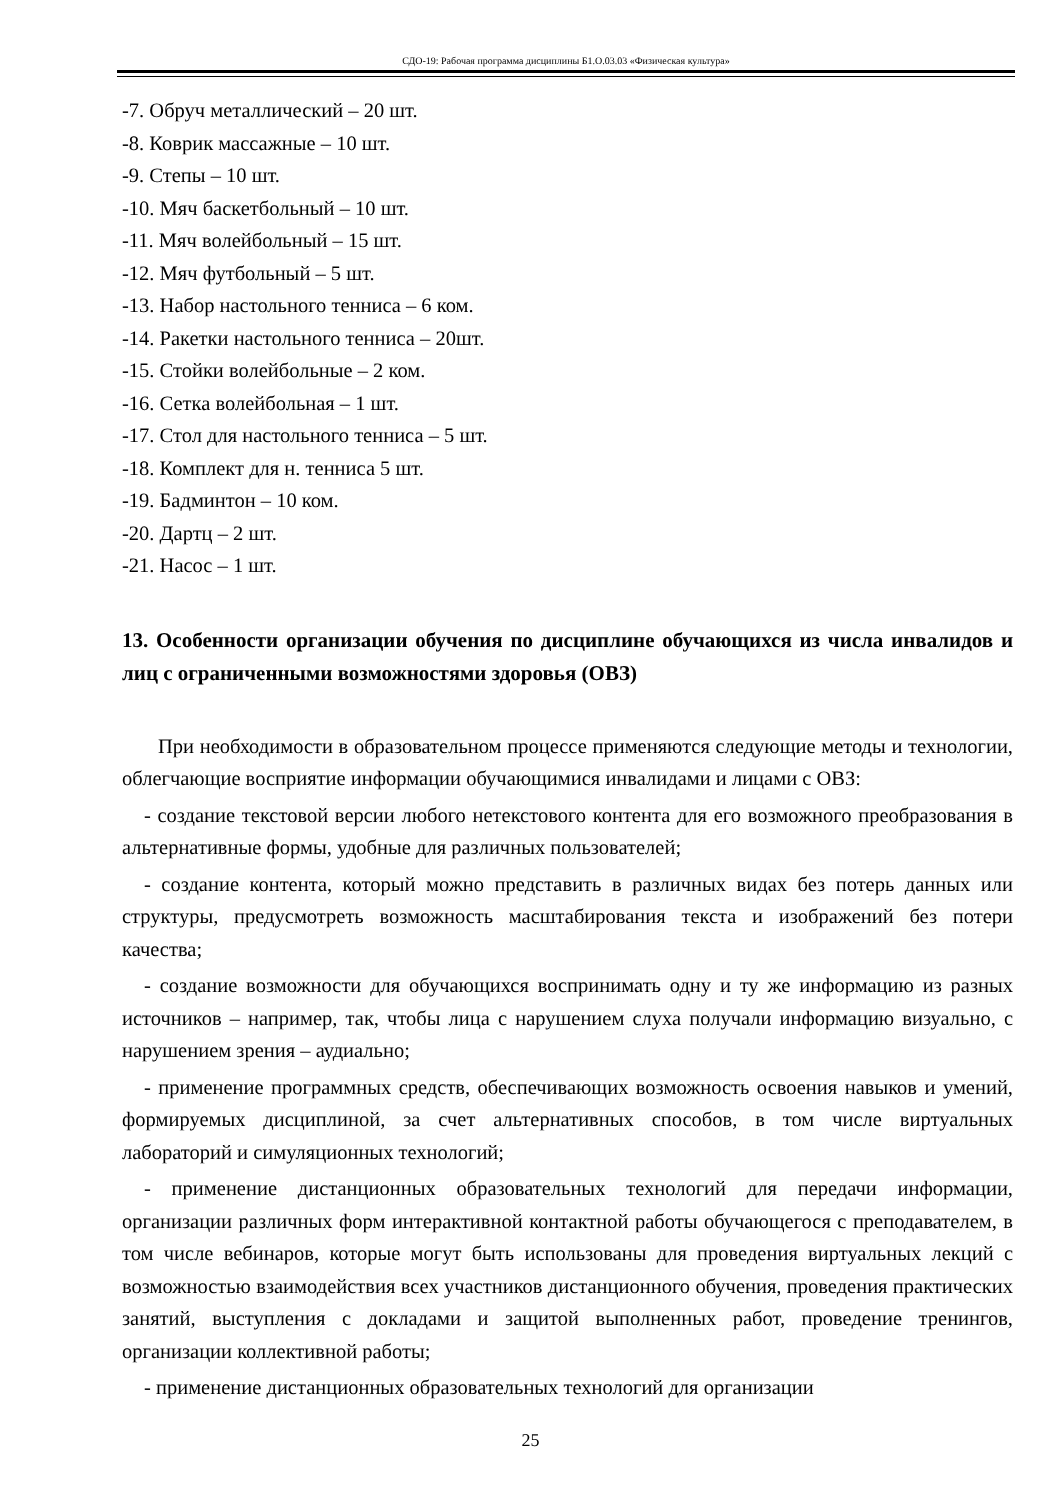СДО-19: Рабочая программа дисциплины Б1.О.03.03 «Физическая культура»
-7. Обруч металлический – 20 шт.
-8. Коврик массажные – 10 шт.
-9. Степы – 10 шт.
-10. Мяч баскетбольный – 10 шт.
-11. Мяч волейбольный – 15 шт.
-12. Мяч футбольный – 5 шт.
-13. Набор настольного тенниса – 6 ком.
-14. Ракетки настольного тенниса – 20шт.
-15. Стойки волейбольные – 2 ком.
-16. Сетка волейбольная – 1 шт.
-17. Стол для настольного тенниса – 5 шт.
-18. Комплект для н. тенниса 5 шт.
-19. Бадминтон – 10 ком.
-20. Дартц – 2 шт.
-21. Насос – 1 шт.
13. Особенности организации обучения по дисциплине обучающихся из числа инвалидов и лиц с ограниченными возможностями здоровья (ОВЗ)
При необходимости в образовательном процессе применяются следующие методы и технологии, облегчающие восприятие информации обучающимися инвалидами и лицами с ОВЗ:
- создание текстовой версии любого нетекстового контента для его возможного преобразования в альтернативные формы, удобные для различных пользователей;
- создание контента, который можно представить в различных видах без потерь данных или структуры, предусмотреть возможность масштабирования текста и изображений без потери качества;
- создание возможности для обучающихся воспринимать одну и ту же информацию из разных источников – например, так, чтобы лица с нарушением слуха получали информацию визуально, с нарушением зрения – аудиально;
- применение программных средств, обеспечивающих возможность освоения навыков и умений, формируемых дисциплиной, за счет альтернативных способов, в том числе виртуальных лабораторий и симуляционных технологий;
- применение дистанционных образовательных технологий для передачи информации, организации различных форм интерактивной контактной работы обучающегося с преподавателем, в том числе вебинаров, которые могут быть использованы для проведения виртуальных лекций с возможностью взаимодействия всех участников дистанционного обучения, проведения практических занятий, выступления с докладами и защитой выполненных работ, проведение тренингов, организации коллективной работы;
- применение дистанционных образовательных технологий для организации
25